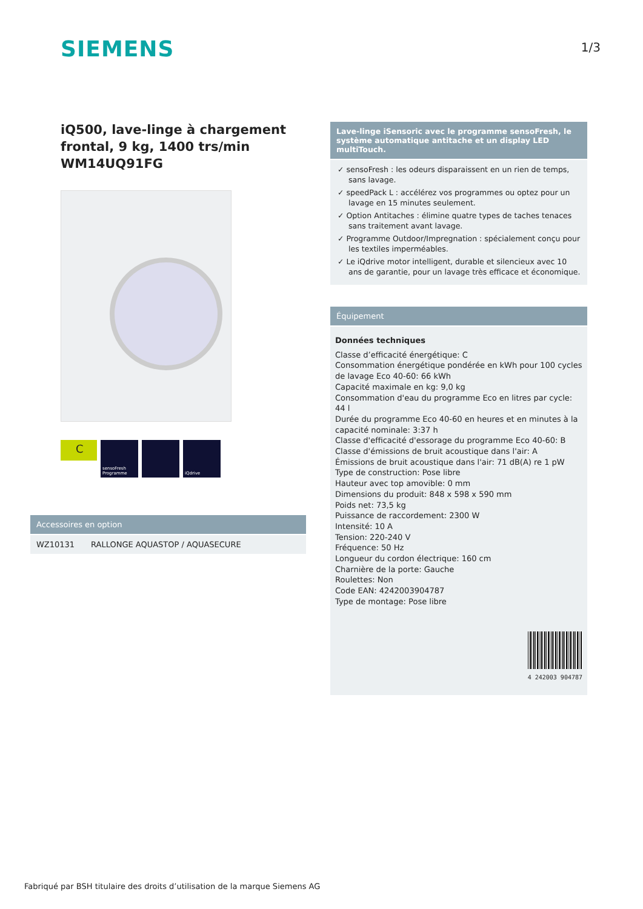SIEMENS 1/3
iQ500, lave-linge à chargement frontal, 9 kg, 1400 trs/min WM14UQ91FG
C
sensoFresh Programme
iQdrive
Accessoires en option
| WZ10131 | RALLONGE AQUASTOP / AQUASECURE |
Lave-linge iSensoric avec le programme sensoFresh, le système automatique antitache et un display LED multiTouch.
✓ sensoFresh : les odeurs disparaissent en un rien de temps, sans lavage.
✓ speedPack L : accélérez vos programmes ou optez pour un lavage en 15 minutes seulement.
✓ Option Antitaches : élimine quatre types de taches tenaces sans traitement avant lavage.
✓ Programme Outdoor/Impregnation : spécialement conçu pour les textiles imperméables.
✓ Le iQdrive motor intelligent, durable et silencieux avec 10 ans de garantie, pour un lavage très efficace et économique.
Équipement
Données techniques
Classe d’efficacité énergétique: C
Consommation énergétique pondérée en kWh pour 100 cycles de lavage Eco 40-60: 66 kWh
Capacité maximale en kg: 9,0 kg
Consommation d'eau du programme Eco en litres par cycle: 44 l
Durée du programme Eco 40-60 en heures et en minutes à la capacité nominale: 3:37 h
Classe d'efficacité d'essorage du programme Eco 40-60: B
Classe d'émissions de bruit acoustique dans l'air: A
Émissions de bruit acoustique dans l'air: 71 dB(A) re 1 pW
Type de construction: Pose libre
Hauteur avec top amovible: 0 mm
Dimensions du produit: 848 x 598 x 590 mm
Poids net: 73,5 kg
Puissance de raccordement: 2300 W
Intensité: 10 A
Tension: 220-240 V
Fréquence: 50 Hz
Longueur du cordon électrique: 160 cm
Charnière de la porte: Gauche
Roulettes: Non
Code EAN: 4242003904787
Type de montage: Pose libre
4 242003 904787
Fabriqué par BSH titulaire des droits d’utilisation de la marque Siemens AG